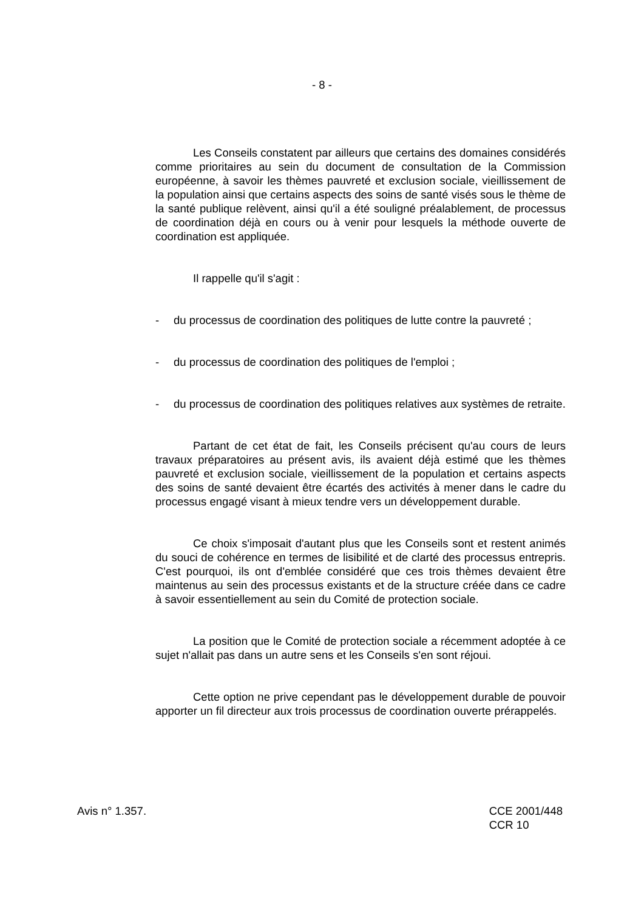- 8 -
Les Conseils constatent par ailleurs que certains des domaines considérés comme prioritaires au sein du document de consultation de la Commission européenne, à savoir les thèmes pauvreté et exclusion sociale, vieillissement de la population ainsi que certains aspects des soins de santé visés sous le thème de la santé publique relèvent, ainsi qu'il a été souligné préalablement, de processus de coordination déjà en cours ou à venir pour lesquels la méthode ouverte de coordination est appliquée.
Il rappelle qu'il s'agit :
- du processus de coordination des politiques de lutte contre la pauvreté ;
- du processus de coordination des politiques de l'emploi ;
- du processus de coordination des politiques relatives aux systèmes de retraite.
Partant de cet état de fait, les Conseils précisent qu'au cours de leurs travaux préparatoires au présent avis, ils avaient déjà estimé que les thèmes pauvreté et exclusion sociale, vieillissement de la population et certains aspects des soins de santé devaient être écartés des activités à mener dans le cadre du processus engagé visant à mieux tendre vers un développement durable.
Ce choix s'imposait d'autant plus que les Conseils sont et restent animés du souci de cohérence en termes de lisibilité et de clarté des processus entrepris. C'est pourquoi, ils ont d'emblée considéré que ces trois thèmes devaient être maintenus au sein des processus existants et de la structure créée dans ce cadre à savoir essentiellement au sein du Comité de protection sociale.
La position que le Comité de protection sociale a récemment adoptée à ce sujet n'allait pas dans un autre sens et les Conseils s'en sont réjoui.
Cette option ne prive cependant pas le développement durable de pouvoir apporter un fil directeur aux trois processus de coordination ouverte prérappelés.
Avis n° 1.357. CCE 2001/448
CCR 10